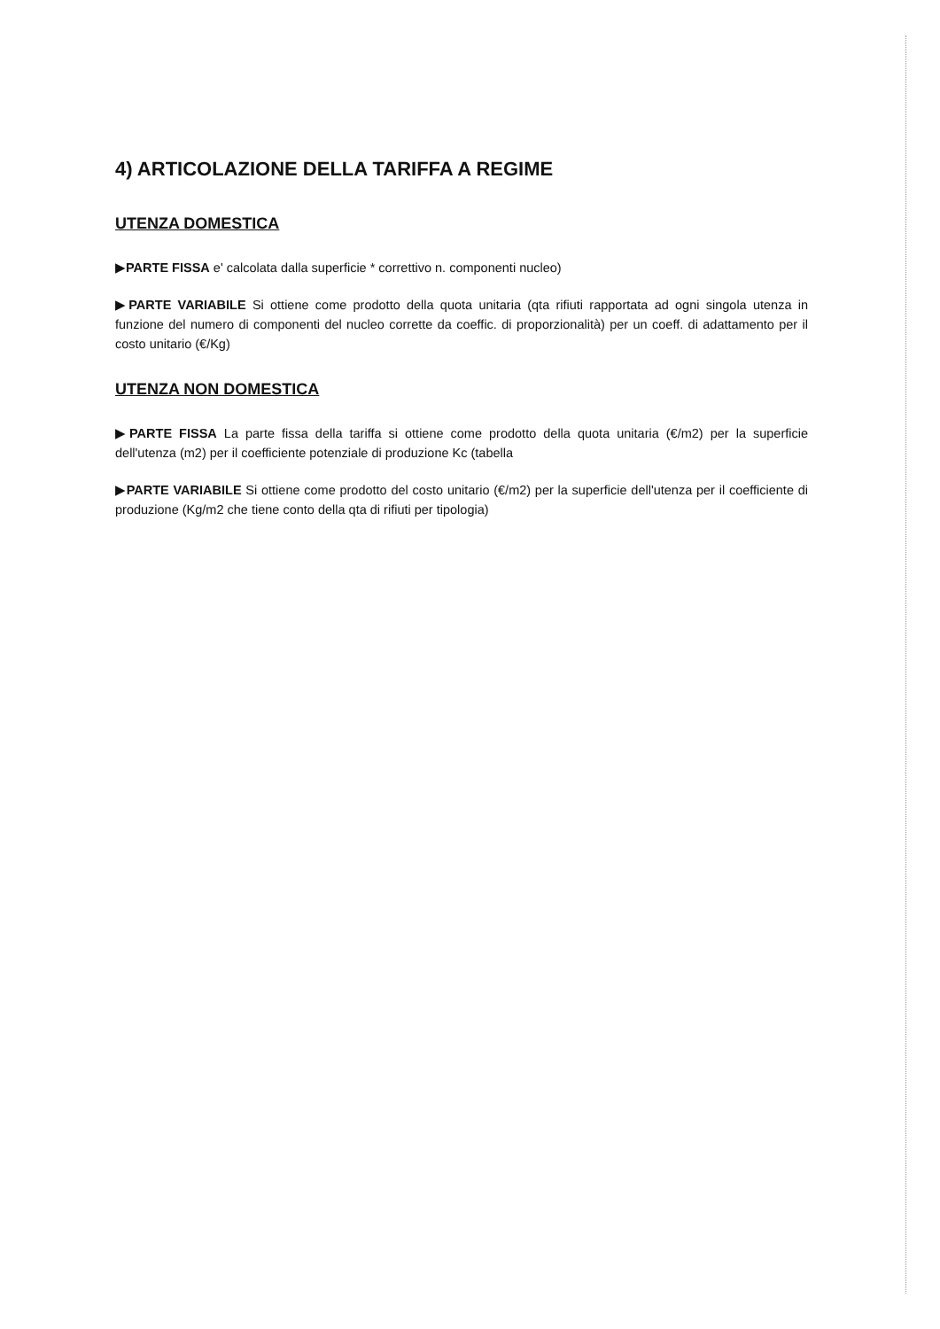4) ARTICOLAZIONE DELLA TARIFFA A REGIME
UTENZA DOMESTICA
▶PARTE FISSA e' calcolata dalla superficie * correttivo n. componenti nucleo)
▶PARTE VARIABILE Si ottiene come prodotto della quota unitaria (qta rifiuti rapportata ad ogni singola utenza in funzione del numero di componenti del nucleo corrette da coeffic. di proporzionalità) per un coeff. di adattamento per il costo unitario (€/Kg)
UTENZA NON DOMESTICA
▶PARTE FISSA La parte fissa della tariffa si ottiene come prodotto della quota unitaria (€/m2) per la superficie dell'utenza (m2) per il coefficiente potenziale di produzione Kc (tabella
▶PARTE VARIABILE Si ottiene come prodotto del costo unitario (€/m2) per la superficie dell'utenza per il coefficiente di produzione (Kg/m2 che tiene conto della qta di rifiuti per tipologia)